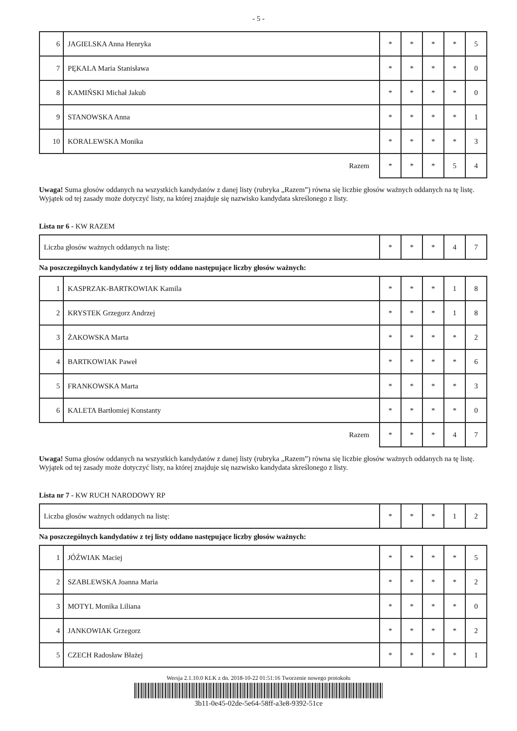- 5 -
| 6 | JAGIELSKA Anna Henryka | * | * | * | * | 5 |
| 7 | PĘKALA Maria Stanisława | * | * | * | * | 0 |
| 8 | KAMIŃSKI Michał Jakub | * | * | * | * | 0 |
| 9 | STANOWSKA Anna | * | * | * | * | 1 |
| 10 | KORALEWSKA Monika | * | * | * | * | 3 |
| Razem | | * | * | * | 5 | 4 |
Uwaga! Suma głosów oddanych na wszystkich kandydatów z danej listy (rubryka „Razem”) równa się liczbie głosów ważnych oddanych na tę listę. Wyjątek od tej zasady może dotyczyć listy, na której znajduje się nazwisko kandydata skreślonego z listy.
Lista nr 6 - KW RAZEM
| Liczba głosów ważnych oddanych na listę: | * | * | * | 4 | 7 |
Na poszczególnych kandydatów z tej listy oddano następujące liczby głosów ważnych:
| 1 | KASPRZAK-BARTKOWIAK Kamila | * | * | * | 1 | 8 |
| 2 | KRYSTEK Grzegorz Andrzej | * | * | * | 1 | 8 |
| 3 | ŻAKOWSKA Marta | * | * | * | * | 2 |
| 4 | BARTKOWIAK Paweł | * | * | * | * | 6 |
| 5 | FRANKOWSKA Marta | * | * | * | * | 3 |
| 6 | KALETA Bartłomiej Konstanty | * | * | * | * | 0 |
| Razem | | * | * | * | 4 | 7 |
Uwaga! Suma głosów oddanych na wszystkich kandydatów z danej listy (rubryka „Razem”) równa się liczbie głosów ważnych oddanych na tę listę. Wyjątek od tej zasady może dotyczyć listy, na której znajduje się nazwisko kandydata skreślonego z listy.
Lista nr 7 - KW RUCH NARODOWY RP
| Liczba głosów ważnych oddanych na listę: | * | * | * | 1 | 2 |
Na poszczególnych kandydatów z tej listy oddano następujące liczby głosów ważnych:
| 1 | JÓŹWIAK Maciej | * | * | * | * | 5 |
| 2 | SZABLEWSKA Joanna Maria | * | * | * | * | 2 |
| 3 | MOTYL Monika Liliana | * | * | * | * | 0 |
| 4 | JANKOWIAK Grzegorz | * | * | * | * | 2 |
| 5 | CZECH Radosław Błażej | * | * | * | * | 1 |
Wersja 2.1.10.0 KLK z dn. 2018-10-22 01:51:16 Tworzenie nowego protokołu
3b11-0e45-02de-5e64-58ff-a3e8-9392-51ce